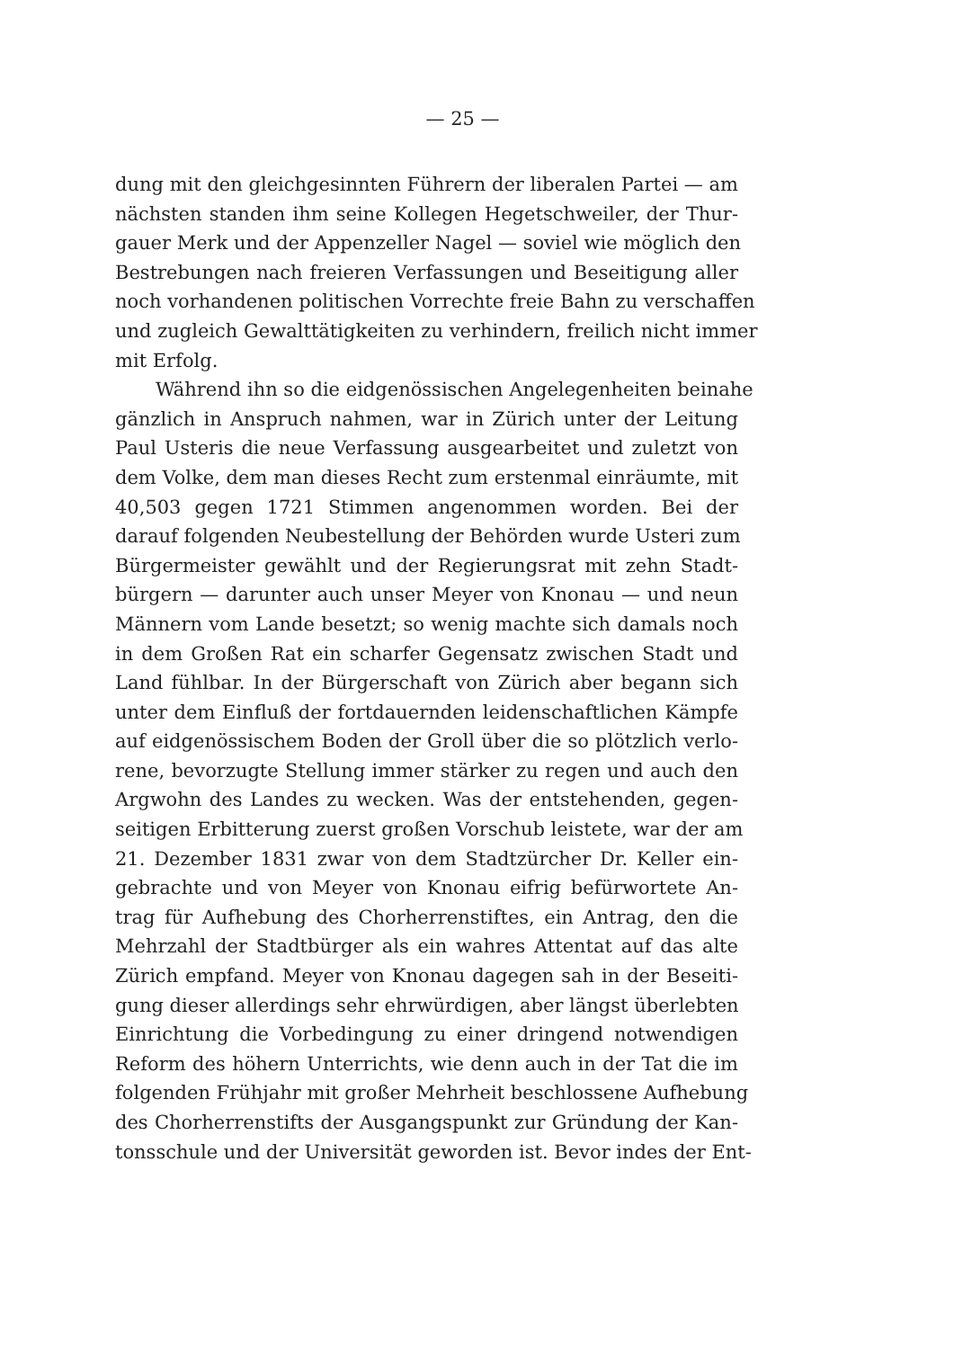— 25 —
dung mit den gleichgesinnten Führern der liberalen Partei — am
nächsten standen ihm seine Kollegen Hegetschweiler, der Thur-
gauer Merk und der Appenzeller Nagel — soviel wie möglich den
Bestrebungen nach freieren Verfassungen und Beseitigung aller
noch vorhandenen politischen Vorrechte freie Bahn zu verschaffen
und zugleich Gewalttätigkeiten zu verhindern, freilich nicht immer
mit Erfolg.
Während ihn so die eidgenössischen Angelegenheiten beinahe
gänzlich in Anspruch nahmen, war in Zürich unter der Leitung
Paul Usteris die neue Verfassung ausgearbeitet und zuletzt von
dem Volke, dem man dieses Recht zum erstenmal einräumte, mit
40,503 gegen 1721 Stimmen angenommen worden. Bei der
darauf folgenden Neubestellung der Behörden wurde Usteri zum
Bürgermeister gewählt und der Regierungsrat mit zehn Stadt-
bürgern — darunter auch unser Meyer von Knonau — und neun
Männern vom Lande besetzt; so wenig machte sich damals noch
in dem Großen Rat ein scharfer Gegensatz zwischen Stadt und
Land fühlbar. In der Bürgerschaft von Zürich aber begann sich
unter dem Einfluß der fortdauernden leidenschaftlichen Kämpfe
auf eidgenössischem Boden der Groll über die so plötzlich verlo-
rene, bevorzugte Stellung immer stärker zu regen und auch den
Argwohn des Landes zu wecken. Was der entstehenden, gegen-
seitigen Erbitterung zuerst großen Vorschub leistete, war der am
21. Dezember 1831 zwar von dem Stadtzürcher Dr. Keller ein-
gebrachte und von Meyer von Knonau eifrig befürwortete An-
trag für Aufhebung des Chorherrenstiftes, ein Antrag, den die
Mehrzahl der Stadtbürger als ein wahres Attentat auf das alte
Zürich empfand. Meyer von Knonau dagegen sah in der Beseiti-
gung dieser allerdings sehr ehrwürdigen, aber längst überlebten
Einrichtung die Vorbedingung zu einer dringend notwendigen
Reform des höhern Unterrichts, wie denn auch in der Tat die im
folgenden Frühjahr mit großer Mehrheit beschlossene Aufhebung
des Chorherrenstifts der Ausgangspunkt zur Gründung der Kan-
tonsschule und der Universität geworden ist. Bevor indes der Ent-